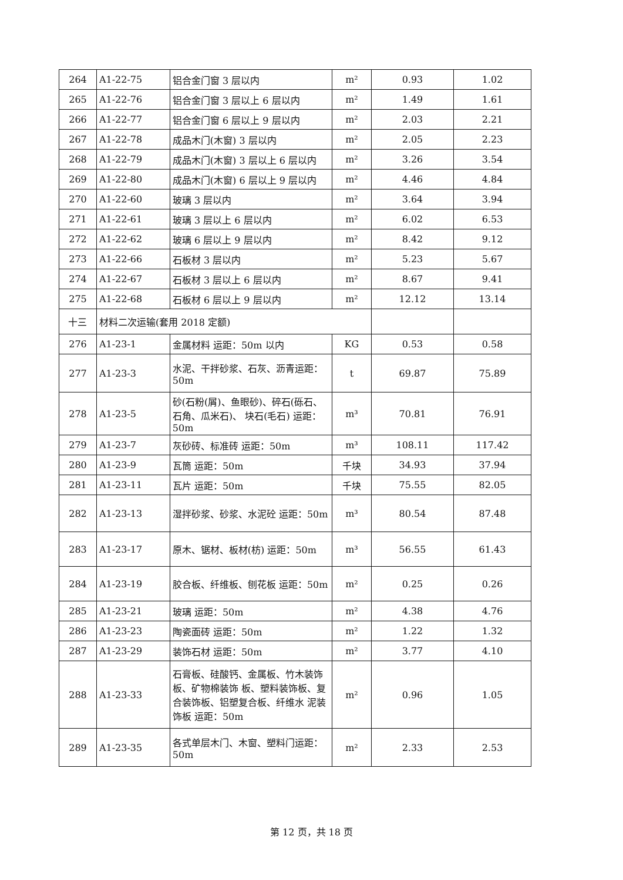| 264 | A1-22-75 | 铝合金门窗 3 层以内 | m² | 0.93 | 1.02 |
| 265 | A1-22-76 | 铝合金门窗 3 层以上 6 层以内 | m² | 1.49 | 1.61 |
| 266 | A1-22-77 | 铝合金门窗 6 层以上 9 层以内 | m² | 2.03 | 2.21 |
| 267 | A1-22-78 | 成品木门(木窗) 3 层以内 | m² | 2.05 | 2.23 |
| 268 | A1-22-79 | 成品木门(木窗) 3 层以上 6 层以内 | m² | 3.26 | 3.54 |
| 269 | A1-22-80 | 成品木门(木窗) 6 层以上 9 层以内 | m² | 4.46 | 4.84 |
| 270 | A1-22-60 | 玻璃 3 层以内 | m² | 3.64 | 3.94 |
| 271 | A1-22-61 | 玻璃 3 层以上 6 层以内 | m² | 6.02 | 6.53 |
| 272 | A1-22-62 | 玻璃 6 层以上 9 层以内 | m² | 8.42 | 9.12 |
| 273 | A1-22-66 | 石板材 3 层以内 | m² | 5.23 | 5.67 |
| 274 | A1-22-67 | 石板材 3 层以上 6 层以内 | m² | 8.67 | 9.41 |
| 275 | A1-22-68 | 石板材 6 层以上 9 层以内 | m² | 12.12 | 13.14 |
| 十三 | 材料二次运输(套用 2018 定额) | | | | |
| 276 | A1-23-1 | 金属材料 运距：50m 以内 | KG | 0.53 | 0.58 |
| 277 | A1-23-3 | 水泥、干拌砂浆、石灰、沥青运距：50m | t | 69.87 | 75.89 |
| 278 | A1-23-5 | 砂(石粉(屑)、鱼眼砂)、碎石(砾石、石角、瓜米石)、 块石(毛石) 运距：50m | m³ | 70.81 | 76.91 |
| 279 | A1-23-7 | 灰砂砖、标准砖 运距：50m | m³ | 108.11 | 117.42 |
| 280 | A1-23-9 | 瓦筒 运距：50m | 千块 | 34.93 | 37.94 |
| 281 | A1-23-11 | 瓦片 运距：50m | 千块 | 75.55 | 82.05 |
| 282 | A1-23-13 | 湿拌砂浆、砂浆、水泥砼 运距：50m | m³ | 80.54 | 87.48 |
| 283 | A1-23-17 | 原木、锯材、板材(枋) 运距：50m | m³ | 56.55 | 61.43 |
| 284 | A1-23-19 | 胶合板、纤维板、刨花板 运距：50m | m² | 0.25 | 0.26 |
| 285 | A1-23-21 | 玻璃 运距：50m | m² | 4.38 | 4.76 |
| 286 | A1-23-23 | 陶瓷面砖 运距：50m | m² | 1.22 | 1.32 |
| 287 | A1-23-29 | 装饰石材 运距：50m | m² | 3.77 | 4.10 |
| 288 | A1-23-33 | 石膏板、硅酸钙、金属板、竹木装饰板、矿物棉装饰 板、塑料装饰板、复合装饰板、铝塑复合板、纤维水 泥装饰板 运距：50m | m² | 0.96 | 1.05 |
| 289 | A1-23-35 | 各式单层木门、木窗、塑料门运距：50m | m² | 2.33 | 2.53 |
第 12 页，共 18 页